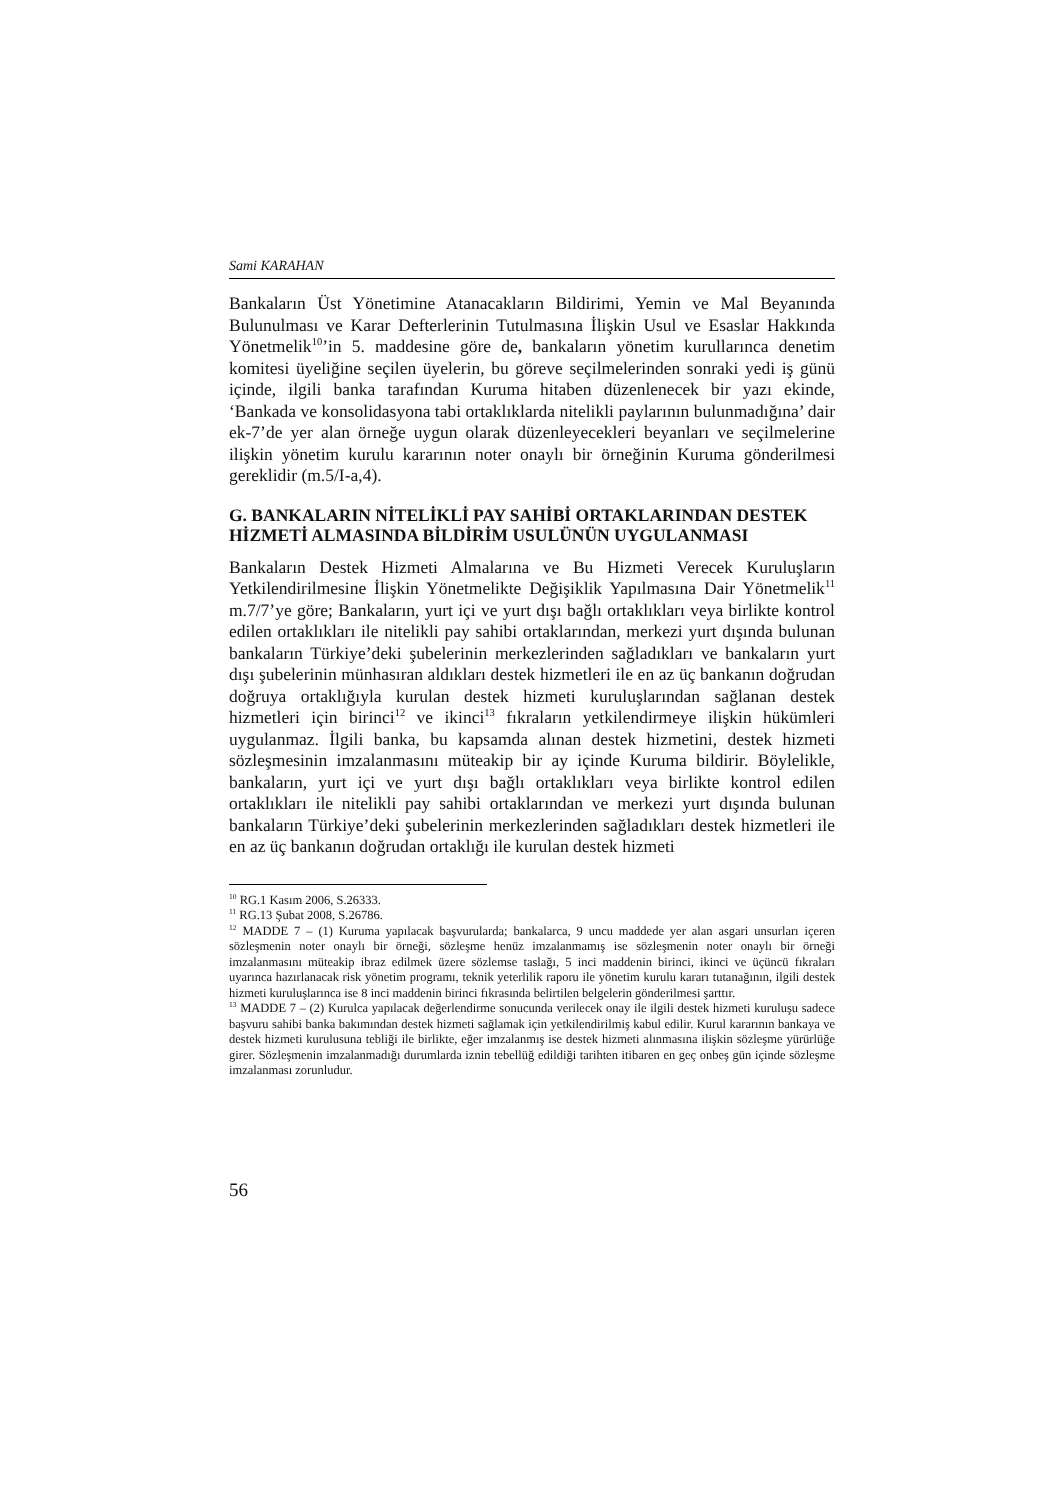Sami KARAHAN
Bankaların Üst Yönetimine Atanacakların Bildirimi, Yemin ve Mal Beyanında Bulunulması ve Karar Defterlerinin Tutulmasına İlişkin Usul ve Esaslar Hakkında Yönetmelik<sup>10</sup>’in 5. maddesine göre de, bankaların yönetim kurullarınca denetim komitesi üyeliğine seçilen üyelerin, bu göreve seçilmelerinden sonraki yedi iş günü içinde, ilgili banka tarafından Kuruma hitaben düzenlenecek bir yazı ekinde, ‘Bankada ve konsolidasyona tabi ortaklıklarda nitelikli paylarının bulunmadığına’ dair ek-7’de yer alan örneğe uygun olarak düzenleyecekleri beyanları ve seçilmelerine ilişkin yönetim kurulu kararının noter onaylı bir örneğinin Kuruma gönderilmesi gereklidir (m.5/I-a,4).
G. BANKALARIN NİTELİKLİ PAY SAHİBİ ORTAKLARINDAN DESTEK HİZMETİ ALMASINDA BİLDİRİM USULÜNÜN UYGULANMASI
Bankaların Destek Hizmeti Almalarına ve Bu Hizmeti Verecek Kuruluşların Yetkilendirilmesine İlişkin Yönetmelikte Değişiklik Yapılmasına Dair Yönetmelik<sup>11</sup> m.7/7’ye göre; Bankaların, yurt içi ve yurt dışı bağlı ortaklıkları veya birlikte kontrol edilen ortaklıkları ile nitelikli pay sahibi ortaklarından, merkezi yurt dışında bulunan bankaların Türkiye’deki şubelerinin merkezlerinden sağladıkları ve bankaların yurt dışı şubelerinin münhasıran aldıkları destek hizmetleri ile en az üç bankanın doğrudan doğruya ortaklığıyla kurulan destek hizmeti kuruluşlarından sağlanan destek hizmetleri için birinci<sup>12</sup> ve ikinci<sup>13</sup> fıkraların yetkilendirmeye ilişkin hükümleri uygulanmaz. İlgili banka, bu kapsamda alınan destek hizmetini, destek hizmeti sözleşmesinin imzalanmasını müteakip bir ay içinde Kuruma bildirir. Böylelikle, bankaların, yurt içi ve yurt dışı bağlı ortaklıkları veya birlikte kontrol edilen ortaklıkları ile nitelikli pay sahibi ortaklarından ve merkezi yurt dışında bulunan bankaların Türkiye’deki şubelerinin merkezlerinden sağladıkları destek hizmetleri ile en az üç bankanın doğrudan ortaklığı ile kurulan destek hizmeti
<sup>10</sup> RG.1 Kasım 2006, S.26333.
<sup>11</sup> RG.13 Şubat 2008, S.26786.
<sup>12</sup> MADDE 7 – (1) Kuruma yapılacak başvurularda; bankalarca, 9 uncu maddede yer alan asgari unsurları içeren sözleşmenin noter onaylı bir örneği, sözleşme henüz imzalanmamış ise sözleşmenin noter onaylı bir örneği imzalanmasını müteakip ibraz edilmek üzere sözlemse taslağı, 5 inci maddenin birinci, ikinci ve üçüncü fıkraları uyarınca hazırlanacak risk yönetim programı, teknik yeterlilik raporu ile yönetim kurulu kararı tutanağının, ilgili destek hizmeti kuruluşlarınca ise 8 inci maddenin birinci fıkrasında belirtilen belgelerin gönderilmesi şarttır.
<sup>13</sup> MADDE 7 – (2) Kurulca yapılacak değerlendirme sonucunda verilecek onay ile ilgili destek hizmeti kuruluşu sadece başvuru sahibi banka bakımından destek hizmeti sağlamak için yetkilendirilmiş kabul edilir. Kurul kararının bankaya ve destek hizmeti kurulusuna tebliği ile birlikte, eğer imzalanmış ise destek hizmeti alınmasına ilişkin sözleşme yürürlüğe girer. Sözleşmenin imzalanmadığı durumlarda iznin tebellüğ edildiği tarihten itibaren en geç onbeş gün içinde sözleşme imzalanması zorunludur.
56